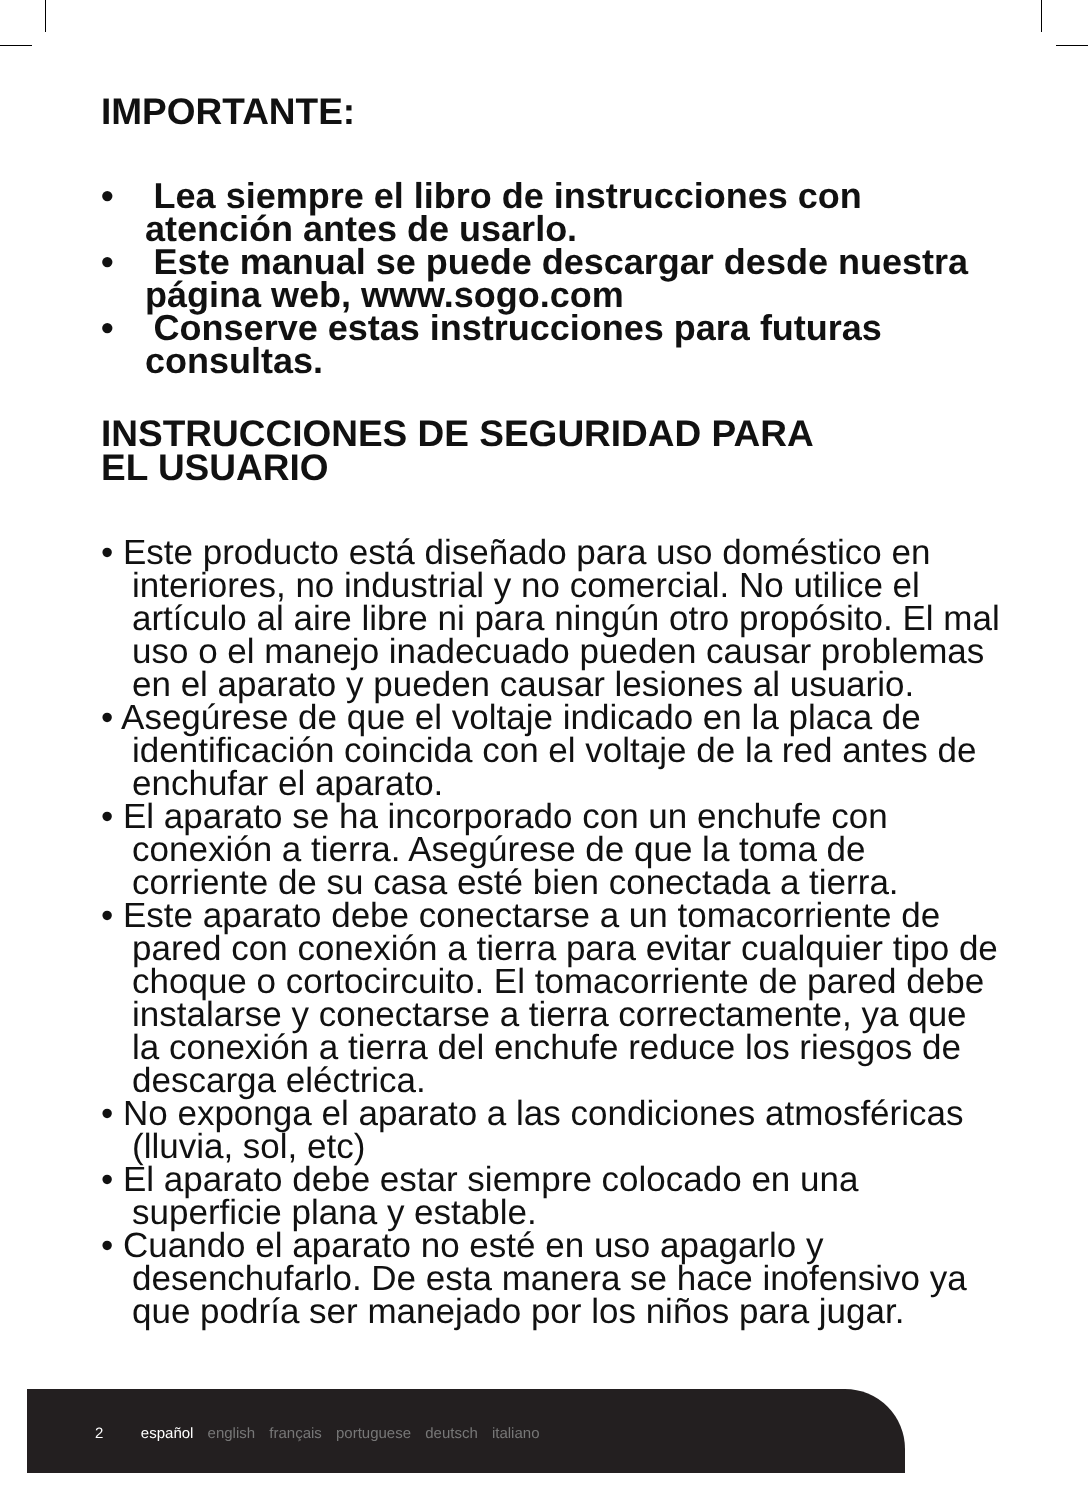IMPORTANTE:
• Lea siempre el libro de instrucciones con atención antes de usarlo.
• Este manual se puede descargar desde nuestra página web, www.sogo.com
• Conserve estas instrucciones para futuras consultas.
INSTRUCCIONES DE SEGURIDAD PARA
EL USUARIO
• Este producto está diseñado para uso doméstico en interiores, no industrial y no comercial. No utilice el artículo al aire libre ni para ningún otro propósito. El mal uso o el manejo inadecuado pueden causar problemas en el aparato y pueden causar lesiones al usuario.
• Asegúrese de que el voltaje indicado en la placa de identificación coincida con el voltaje de la red antes de enchufar el aparato.
• El aparato se ha incorporado con un enchufe con conexión a tierra. Asegúrese de que la toma de corriente de su casa esté bien conectada a tierra.
• Este aparato debe conectarse a un tomacorriente de pared con conexión a tierra para evitar cualquier tipo de choque o cortocircuito. El tomacorriente de pared debe instalarse y conectarse a tierra correctamente, ya que la conexión a tierra del enchufe reduce los riesgos de descarga eléctrica.
• No exponga el aparato a las condiciones atmosféricas (lluvia, sol, etc)
• El aparato debe estar siempre colocado en una superficie plana y estable.
• Cuando el aparato no esté en uso apagarlo y desenchufarlo. De esta manera se hace inofensivo ya que podría ser manejado por los niños para jugar.
2 español english français portuguese deutsch italiano